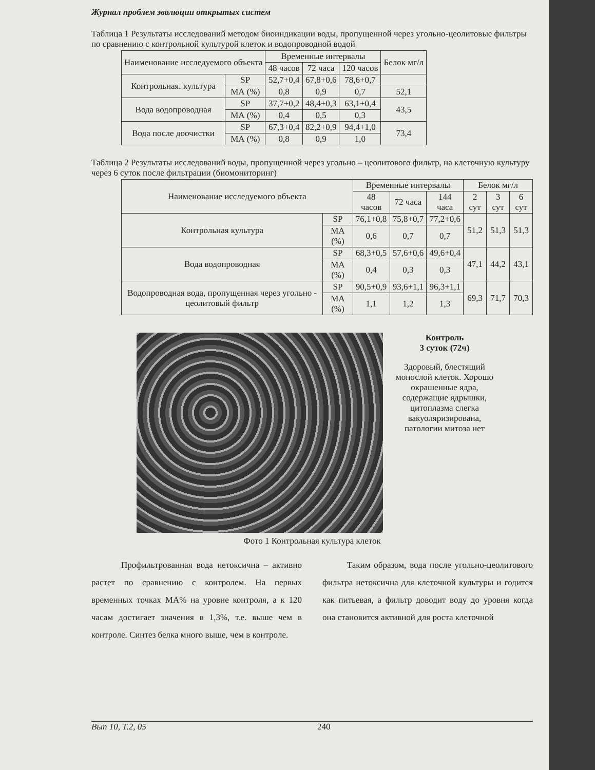Журнал проблем эволюции открытых систем
Таблица 1 Результаты исследований методом биоиндикации воды, пропущенной через угольно-цеолитовые фильтры по сравнению с контрольной культурой клеток и водопроводной водой
| Наименование исследуемого объекта | | Временные интервалы | | | Белок мг/л |
| --- | --- | --- | --- | --- | --- |
| | | 48 часов | 72 часа | 120 часов | |
| Контрольная. культура | SP | 52,7+0,4 | 67,8+0,6 | 78,6+0,7 | |
| | МА (%) | 0,8 | 0,9 | 0,7 | 52,1 |
| Вода водопроводная | SP | 37,7+0,2 | 48,4+0,3 | 63,1+0,4 | 43,5 |
| | МА (%) | 0,4 | 0,5 | 0,3 | |
| Вода после доочистки | SP | 67,3+0,4 | 82,2+0,9 | 94,4+1,0 | 73,4 |
| | МА (%) | 0,8 | 0,9 | 1,0 | |
Таблица 2 Результаты исследований воды, пропущенной через угольно – цеолитового фильтр, на клеточную культуру через 6 суток после фильтрации (биомониторинг)
| Наименование исследуемого объекта | | Временные интервалы | | | Белок мг/л | | |
| --- | --- | --- | --- | --- | --- | --- | --- |
| | | 48 часов | 72 часа | 144 часа | 2 сут | 3 сут | 6 сут |
| Контрольная культура | SP | 76,1+0,8 | 75,8+0,7 | 77,2+0,6 | 51,2 | 51,3 | 51,3 |
| | МА (%) | 0,6 | 0,7 | 0,7 | | | |
| Вода водопроводная | SP | 68,3+0,5 | 57,6+0,6 | 49,6+0,4 | 47,1 | 44,2 | 43,1 |
| | МА (%) | 0,4 | 0,3 | 0,3 | | | |
| Водопроводная вода, пропущенная через угольно - цеолитовый фильтр | SP | 90,5+0,9 | 93,6+1,1 | 96,3+1,1 | 69,3 | 71,7 | 70,3 |
| | МА (%) | 1,1 | 1,2 | 1,3 | | | |
Контроль
3 суток (72ч)
Здоровый, блестящий монослой клеток. Хорошо окрашенные ядра, содержащие ядрышки, цитоплазма слегка вакуоляризирована, патологии митоза нет
Фото 1 Контрольная культура клеток
Профильтрованная вода нетоксична – активно растет по сравнению с контролем. На первых временных точках МА% на уровне контроля, а к 120 часам достигает значения в 1,3%, т.е. выше чем в контроле. Синтез белка много выше, чем в контроле.
Таким образом, вода после угольно-цеолитового фильтра нетоксична для клеточной культуры и годится как питьевая, а фильтр доводит воду до уровня когда она становится активной для роста клеточной
Вып 10, Т.2, 05 240